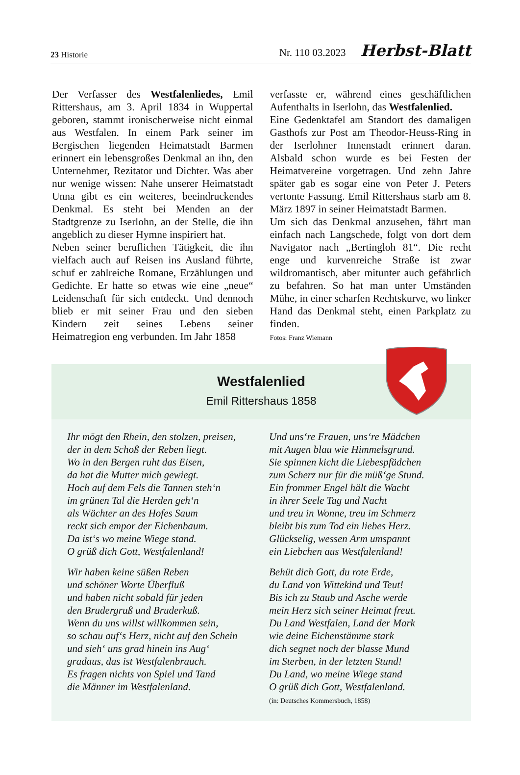23 Historie Nr. 110 03.2023 Herbst-Blatt
Der Verfasser des Westfalenliedes, Emil Rittershaus, am 3. April 1834 in Wuppertal geboren, stammt ironischerweise nicht einmal aus Westfalen. In einem Park seiner im Bergischen liegenden Heimatstadt Barmen erinnert ein lebensgroßes Denkmal an ihn, den Unternehmer, Rezitator und Dichter. Was aber nur wenige wissen: Nahe unserer Heimatstadt Unna gibt es ein weiteres, beeindruckendes Denkmal. Es steht bei Menden an der Stadtgrenze zu Iserlohn, an der Stelle, die ihn angeblich zu dieser Hymne inspiriert hat.
Neben seiner beruflichen Tätigkeit, die ihn vielfach auch auf Reisen ins Ausland führte, schuf er zahlreiche Romane, Erzählungen und Gedichte. Er hatte so etwas wie eine „neue“ Leidenschaft für sich entdeckt. Und dennoch blieb er mit seiner Frau und den sieben Kindern zeit seines Lebens seiner Heimatregion eng verbunden. Im Jahr 1858
verfasste er, während eines geschäftlichen Aufenthalts in Iserlohn, das Westfalenlied.
Eine Gedenktafel am Standort des damaligen Gasthofs zur Post am Theodor-Heuss-Ring in der Iserlohner Innenstadt erinnert daran. Alsbald schon wurde es bei Festen der Heimatvereine vorgetragen. Und zehn Jahre später gab es sogar eine von Peter J. Peters vertonte Fassung. Emil Rittershaus starb am 8. März 1897 in seiner Heimatstadt Barmen.
Um sich das Denkmal anzusehen, fährt man einfach nach Langschede, folgt von dort dem Navigator nach „Bertingloh 81“. Die recht enge und kurvenreiche Straße ist zwar wildromantisch, aber mitunter auch gefährlich zu befahren. So hat man unter Umständen Mühe, in einer scharfen Rechtskurve, wo linker Hand das Denkmal steht, einen Parkplatz zu finden.
Fotos: Franz Wiemann
Westfalenlied
Emil Rittershaus 1858
Ihr mögt den Rhein, den stolzen, preisen,
der in dem Schoß der Reben liegt.
Wo in den Bergen ruht das Eisen,
da hat die Mutter mich gewiegt.
Hoch auf dem Fels die Tannen steh‘n
im grünen Tal die Herden geh‘n
als Wächter an des Hofes Saum
reckt sich empor der Eichenbaum.
Da ist‘s wo meine Wiege stand.
O grüß dich Gott, Westfalenland!
Wir haben keine süßen Reben
und schöner Worte Überfluß
und haben nicht sobald für jeden
den Brudergruß und Bruderkuß.
Wenn du uns willst willkommen sein,
so schau auf‘s Herz, nicht auf den Schein
und sieh‘ uns grad hinein ins Aug‘
gradaus, das ist Westfalenbrauch.
Es fragen nichts von Spiel und Tand
die Männer im Westfalenland.
Und uns‘re Frauen, uns‘re Mädchen
mit Augen blau wie Himmelsgrund.
Sie spinnen kicht die Liebespfädchen
zum Scherz nur für die müß‘ge Stund.
Ein frommer Engel hält die Wacht
in ihrer Seele Tag und Nacht
und treu in Wonne, treu im Schmerz
bleibt bis zum Tod ein liebes Herz.
Glückselig, wessen Arm umspannt
ein Liebchen aus Westfalenland!
Behüt dich Gott, du rote Erde,
du Land von Wittekind und Teut!
Bis ich zu Staub und Asche werde
mein Herz sich seiner Heimat freut.
Du Land Westfalen, Land der Mark
wie deine Eichenstämme stark
dich segnet noch der blasse Mund
im Sterben, in der letzten Stund!
Du Land, wo meine Wiege stand
O grüß dich Gott, Westfalenland.
(in: Deutsches Kommersbuch, 1858)